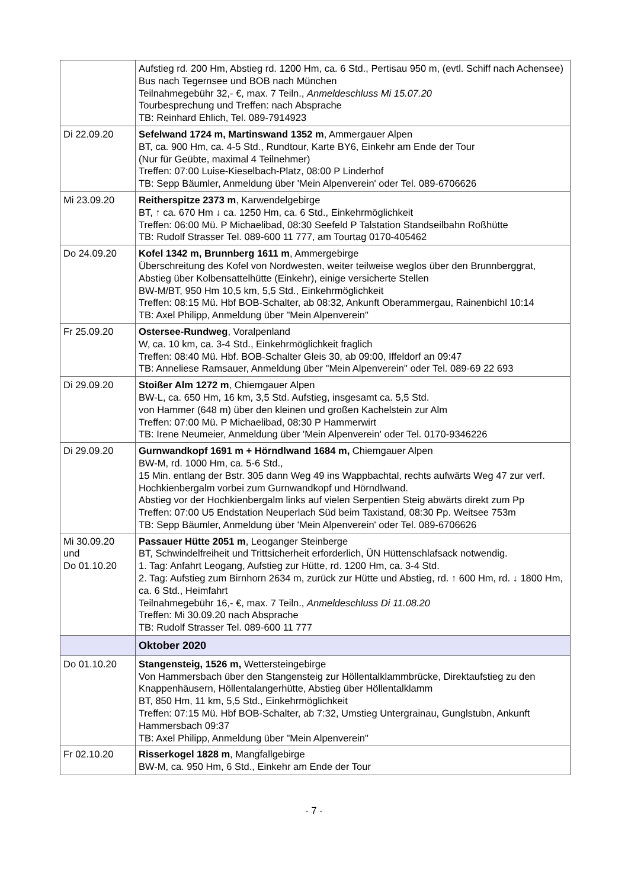| | Aufstieg rd. 200 Hm, Abstieg rd. 1200 Hm, ca. 6 Std., Pertisau 950 m, (evtl. Schiff nach Achensee) Bus nach Tegernsee und BOB nach München Teilnahmegebühr 32,- €, max. 7 Teiln., Anmeldeschluss Mi 15.07.20 Tourbesprechung und Treffen: nach Absprache TB: Reinhard Ehlich, Tel. 089-7914923 |
| Di 22.09.20 | Sefelwand 1724 m, Martinswand 1352 m , Ammergauer Alpen BT, ca. 900 Hm, ca. 4-5 Std., Rundtour, Karte BY6, Einkehr am Ende der Tour (Nur für Geübte, maximal 4 Teilnehmer) Treffen: 07:00 Luise-Kieselbach-Platz, 08:00 P Linderhof TB: Sepp Bäumler, Anmeldung über 'Mein Alpenverein' oder Tel. 089-6706626 |
| Mi 23.09.20 | Reitherspitze 2373 m , Karwendelgebirge BT, ↑ ca. 670 Hm ↓ ca. 1250 Hm, ca. 6 Std., Einkehrmöglichkeit Treffen: 06:00 Mü. P Michaelibad, 08:30 Seefeld P Talstation Standseilbahn Roßhütte TB: Rudolf Strasser Tel. 089-600 11 777, am Tourtag 0170-405462 |
| Do 24.09.20 | Kofel 1342 m, Brunnberg 1611 m , Ammergebirge Überschreitung des Kofel von Nordwesten, weiter teilweise weglos über den Brunnberggrat, Abstieg über Kolbensattelhütte (Einkehr), einige versicherte Stellen BW-M/BT, 950 Hm 10,5 km, 5,5 Std., Einkehrmöglichkeit Treffen: 08:15 Mü. Hbf BOB-Schalter, ab 08:32, Ankunft Oberammergau, Rainenbichl 10:14 TB: Axel Philipp, Anmeldung über "Mein Alpenverein" |
| Fr 25.09.20 | Ostersee-Rundweg , Voralpenland W, ca. 10 km, ca. 3-4 Std., Einkehrmöglichkeit fraglich Treffen: 08:40 Mü. Hbf. BOB-Schalter Gleis 30, ab 09:00, Iffeldorf an 09:47 TB: Anneliese Ramsauer, Anmeldung über "Mein Alpenverein" oder Tel. 089-69 22 693 |
| Di 29.09.20 | Stoißer Alm 1272 m , Chiemgauer Alpen BW-L, ca. 650 Hm, 16 km, 3,5 Std. Aufstieg, insgesamt ca. 5,5 Std. von Hammer (648 m) über den kleinen und großen Kachelstein zur Alm Treffen: 07:00 Mü. P Michaelibad, 08:30 P Hammerwirt TB: Irene Neumeier, Anmeldung über 'Mein Alpenverein' oder Tel. 0170-9346226 |
| Di 29.09.20 | Gurnwandkopf 1691 m + Hörndlwand 1684 m, Chiemgauer Alpen BW-M, rd. 1000 Hm, ca. 5-6 Std., 15 Min. entlang der Bstr. 305 dann Weg 49 ins Wappbachtal, rechts aufwärts Weg 47 zur verf. Hochkienbergalm vorbei zum Gurnwandkopf und Hörndlwand. Abstieg vor der Hochkienbergalm links auf vielen Serpentien Steig abwärts direkt zum Pp Treffen: 07:00 U5 Endstation Neuperlach Süd beim Taxistand, 08:30 Pp. Weitsee 753m TB: Sepp Bäumler, Anmeldung über 'Mein Alpenverein' oder Tel. 089-6706626 |
| Mi 30.09.20 und Do 01.10.20 | Passauer Hütte 2051 m , Leoganger Steinberge BT, Schwindelfreiheit und Trittsicherheit erforderlich, ÜN Hüttenschlafsack notwendig. 1. Tag: Anfahrt Leogang, Aufstieg zur Hütte, rd. 1200 Hm, ca. 3-4 Std. 2. Tag: Aufstieg zum Birnhorn 2634 m, zurück zur Hütte und Abstieg, rd. ↑ 600 Hm, rd. ↓ 1800 Hm, ca. 6 Std., Heimfahrt Teilnahmegebühr 16,- €, max. 7 Teiln., Anmeldeschluss Di 11.08.20 Treffen: Mi 30.09.20 nach Absprache TB: Rudolf Strasser Tel. 089-600 11 777 |
| | Oktober 2020 |
| Do 01.10.20 | Stangensteig, 1526 m, Wettersteingebirge Von Hammersbach über den Stangensteig zur Höllentalklammbrücke, Direktaufstieg zu den Knappenhäusern, Höllentalangerhütte, Abstieg über Höllentalklamm BT, 850 Hm, 11 km, 5,5 Std., Einkehrmöglichkeit Treffen: 07:15 Mü. Hbf BOB-Schalter, ab 7:32, Umstieg Untergrainau, Gunglstubn, Ankunft Hammersbach 09:37 TB: Axel Philipp, Anmeldung über "Mein Alpenverein" |
| Fr 02.10.20 | Risserkogel 1828 m , Mangfallgebirge BW-M, ca. 950 Hm, 6 Std., Einkehr am Ende der Tour |
- 7 -